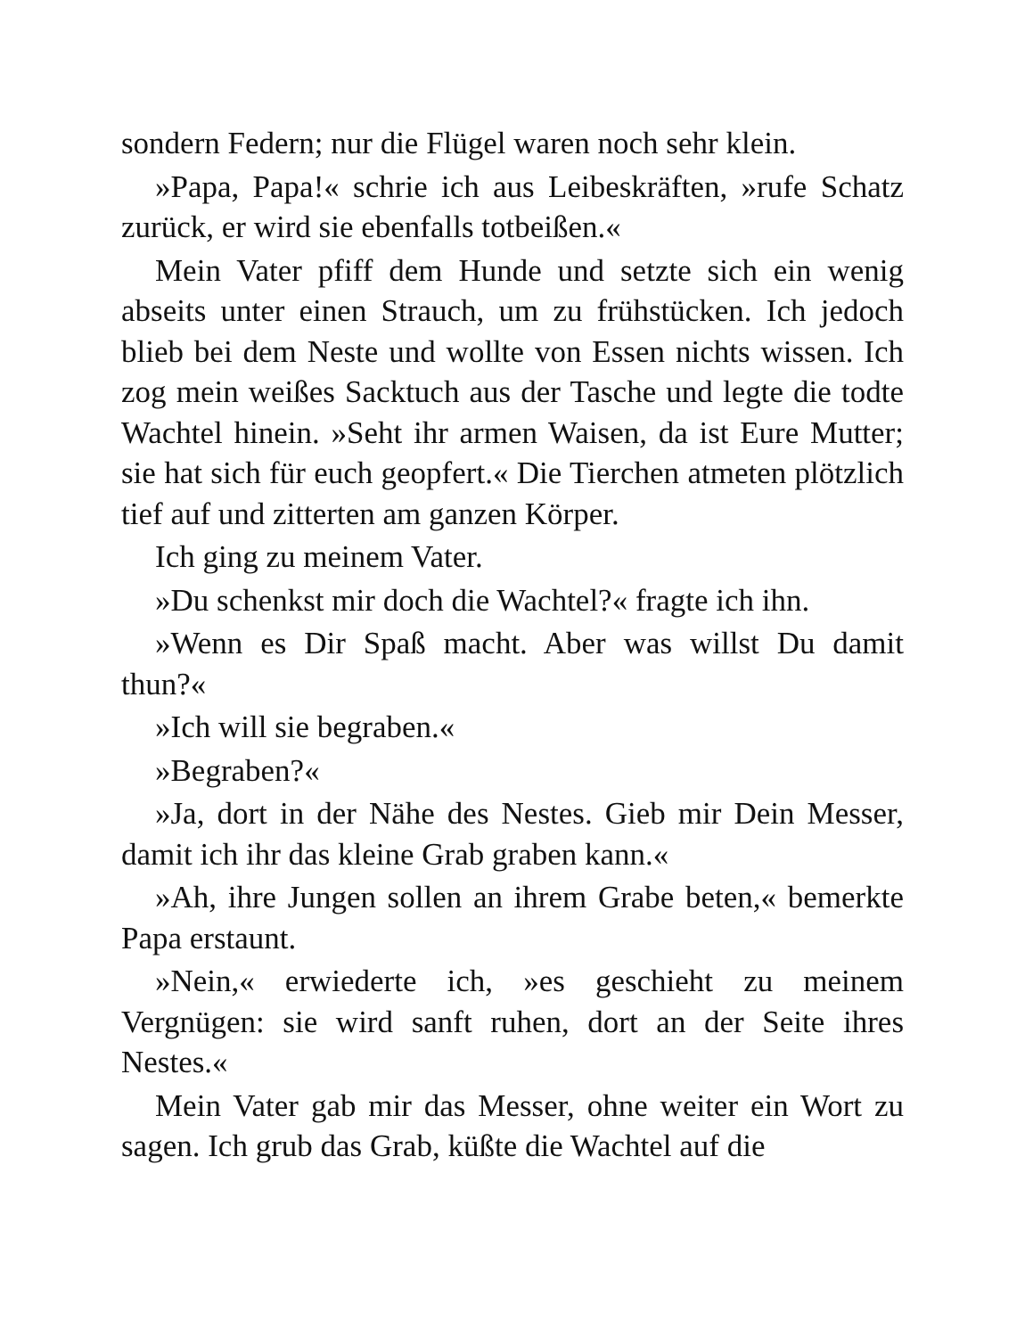sondern Federn; nur die Flügel waren noch sehr klein.
»Papa, Papa!« schrie ich aus Leibeskräften, »rufe Schatz zurück, er wird sie ebenfalls totbeißen.«
Mein Vater pfiff dem Hunde und setzte sich ein wenig abseits unter einen Strauch, um zu frühstücken. Ich jedoch blieb bei dem Neste und wollte von Essen nichts wissen. Ich zog mein weißes Sacktuch aus der Tasche und legte die todte Wachtel hinein. »Seht ihr armen Waisen, da ist Eure Mutter; sie hat sich für euch geopfert.« Die Tierchen atmeten plötzlich tief auf und zitterten am ganzen Körper.
Ich ging zu meinem Vater.
»Du schenkst mir doch die Wachtel?« fragte ich ihn.
»Wenn es Dir Spaß macht. Aber was willst Du damit thun?«
»Ich will sie begraben.«
»Begraben?«
»Ja, dort in der Nähe des Nestes. Gieb mir Dein Messer, damit ich ihr das kleine Grab graben kann.«
»Ah, ihre Jungen sollen an ihrem Grabe beten,« bemerkte Papa erstaunt.
»Nein,« erwiederte ich, »es geschieht zu meinem Vergnügen: sie wird sanft ruhen, dort an der Seite ihres Nestes.«
Mein Vater gab mir das Messer, ohne weiter ein Wort zu sagen. Ich grub das Grab, küßte die Wachtel auf die